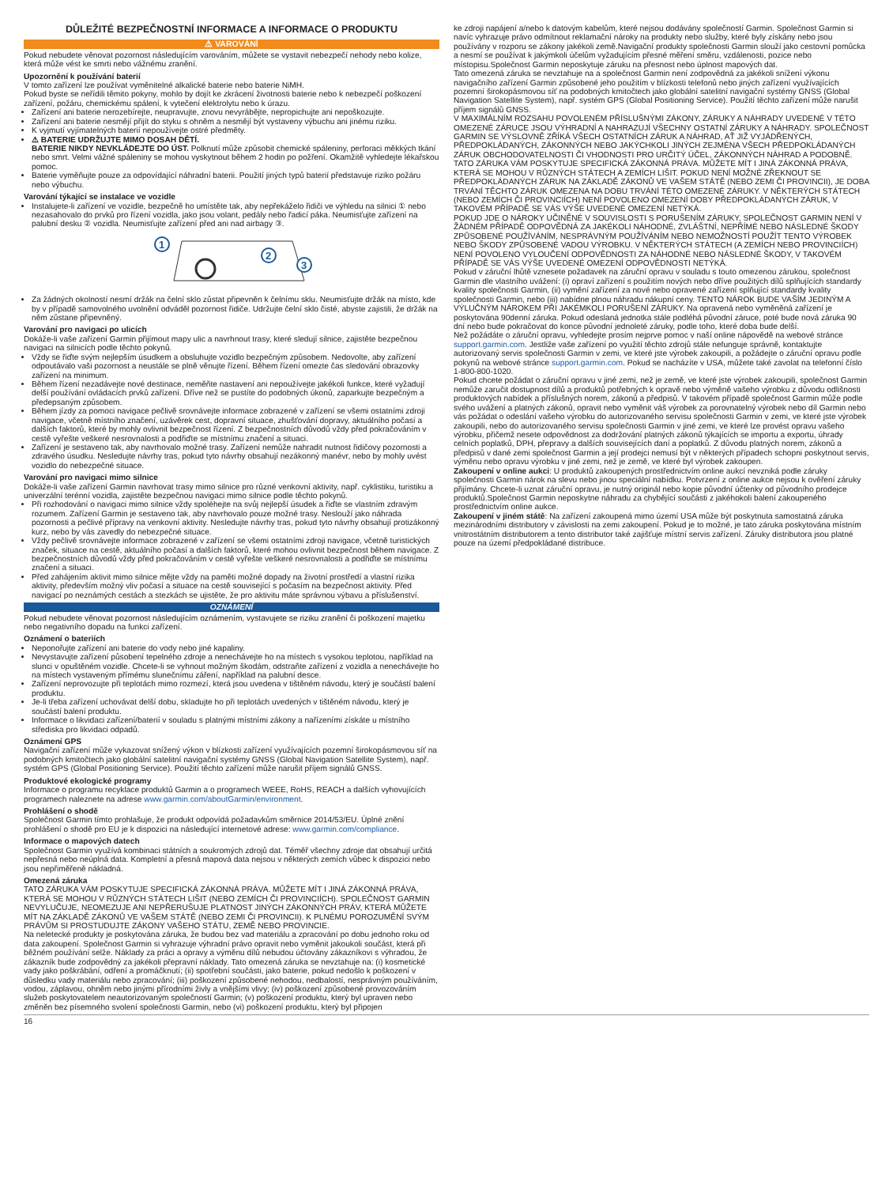DŮLEŽITÉ BEZPEČNOSTNÍ INFORMACE A INFORMACE O PRODUKTU
⚠ VAROVÁNÍ
Pokud nebudete věnovat pozornost následujícím varováním, můžete se vystavit nebezpečí nehody nebo kolize, která může vést ke smrti nebo vážnému zranění.
Upozornění k používání baterií
V tomto zařízení lze používat vyměnitelné alkalické baterie nebo baterie NiMH.
Pokud byste se neřídili těmito pokyny, mohlo by dojít ke zkrácení životnosti baterie nebo k nebezpečí poškození zařízení, požáru, chemickému spálení, k vytečení elektrolytu nebo k úrazu.
Zařízení ani baterie nerozebírejte, neupravujte, znovu nevyrábějte, nepropichujte ani nepoškozujte.
Zařízení ani baterie nesmějí přijít do styku s ohněm a nesmějí být vystaveny výbuchu ani jinému riziku.
K vyjmutí vyjímatelných baterií nepoužívejte ostré předměty.
⚠ BATERIE UDRŽUJTE MIMO DOSAH DĚTÍ.
BATERIE NIKDY NEVKLÁDEJTE DO ÚST. Polknutí může způsobit chemické spáleniny, perforaci měkkých tkání nebo smrt. Velmi vážné spáleniny se mohou vyskytnout během 2 hodin po požření. Okamžitě vyhledejte lékařskou pomoc.
Baterie vyměňujte pouze za odpovídající náhradní baterii. Použití jiných typů baterií představuje riziko požáru nebo výbuchu.
Varování týkající se instalace ve vozidle
Instalujete-li zařízení ve vozidle, bezpečně ho umístěte tak, aby nepřekáželo řidiči ve výhledu na silnici ① nebo nezasahovalo do prvků pro řízení vozidla, jako jsou volant, pedály nebo řadicí páka. Neumisťujte zařízení na palubní desku ② vozidla. Neumisťujte zařízení před ani nad airbagy ③.
1
2
3
Za žádných okolností nesmí držák na čelní sklo zůstat připevněn k čelnímu sklu. Neumisťujte držák na místo, kde by v případě samovolného uvolnění odváděl pozornost řidiče. Udržujte čelní sklo čisté, abyste zajistili, že držák na něm zůstane připevněný.
Varování pro navigaci po ulicích
Dokáže-li vaše zařízení Garmin přijímout mapy ulic a navrhnout trasy, které sledují silnice, zajistěte bezpečnou navigaci na silnicích podle těchto pokynů.
Vždy se řiďte svým nejlepším úsudkem a obsluhujte vozidlo bezpečným způsobem. Nedovolte, aby zařízení odpoutávalo vaši pozornost a neustále se plně věnujte řízení. Během řízení omezte čas sledování obrazovky zařízení na minimum.
Během řízení nezadávejte nové destinace, neměňte nastavení ani nepoužívejte jakékoli funkce, které vyžadují delší používání ovládacích prvků zařízení. Dříve než se pustíte do podobných úkonů, zaparkujte bezpečným a předepsaným způsobem.
Během jízdy za pomoci navigace pečlivě srovnávejte informace zobrazené v zařízení se všemi ostatními zdroji navigace, včetně místního značení, uzávěrek cest, dopravní situace, zhušťování dopravy, aktuálního počasí a dalších faktorů, které by mohly ovlivnit bezpečnost řízení. Z bezpečnostních důvodů vždy před pokračováním v cestě vyřešte veškeré nesrovnalosti a podřiďte se místnímu značení a situaci.
Zařízení je sestaveno tak, aby navrhovalo možné trasy. Zařízení nemůže nahradit nutnost řidičovy pozornosti a zdravého úsudku. Nesledujte návrhy tras, pokud tyto návrhy obsahují nezákonný manévr, nebo by mohly uvést vozidlo do nebezpečné situace.
Varování pro navigaci mimo silnice
Dokáže-li vaše zařízení Garmin navrhovat trasy mimo silnice pro různé venkovní aktivity, např. cyklistiku, turistiku a univerzální terénní vozidla, zajistěte bezpečnou navigaci mimo silnice podle těchto pokynů.
Při rozhodování o navigaci mimo silnice vždy spoléhejte na svůj nejlepší úsudek a řiďte se vlastním zdravým rozumem. Zařízení Garmin je sestaveno tak, aby navrhovalo pouze možné trasy. Neslouží jako náhrada pozornosti a pečlivé přípravy na venkovní aktivity. Nesledujte návrhy tras, pokud tyto návrhy obsahují protizákonný kurz, nebo by vás zavedly do nebezpečné situace.
Vždy pečlivě srovnávejte informace zobrazené v zařízení se všemi ostatními zdroji navigace, včetně turistických značek, situace na cestě, aktuálního počasí a dalších faktorů, které mohou ovlivnit bezpečnost během navigace. Z bezpečnostních důvodů vždy před pokračováním v cestě vyřešte veškeré nesrovnalosti a podřiďte se místnímu značení a situaci.
Před zahájením aktivit mimo silnice mějte vždy na paměti možné dopady na životní prostředí a vlastní rizika aktivity, především možný vliv počasí a situace na cestě související s počasím na bezpečnost aktivity. Před navigací po neznámých cestách a stezkách se ujistěte, že pro aktivitu máte správnou výbavu a příslušenství.
OZNÁMENÍ
Pokud nebudete věnovat pozornost následujícím oznámením, vystavujete se riziku zranění či poškození majetku nebo negativního dopadu na funkci zařízení.
Oznámení o bateriích
Neponořujte zařízení ani baterie do vody nebo jiné kapaliny.
Nevystavujte zařízení působení tepelného zdroje a nenechávejte ho na místech s vysokou teplotou, například na slunci v opuštěném vozidle. Chcete-li se vyhnout možným škodám, odstraňte zařízení z vozidla a nenechávejte ho na místech vystaveným přímému slunečnímu záření, například na palubní desce.
Zařízení neprovozujte při teplotách mimo rozmezí, která jsou uvedena v tištěném návodu, který je součástí balení produktu.
Je-li třeba zařízení uchovávat delší dobu, skladujte ho při teplotách uvedených v tištěném návodu, který je součástí balení produktu.
Informace o likvidaci zařízení/baterií v souladu s platnými místními zákony a nařízeními získáte u místního střediska pro likvidaci odpadů.
Oznámení GPS
Navigační zařízení může vykazovat snížený výkon v blízkosti zařízení využívajících pozemní širokopásmovou síť na podobných kmitočtech jako globální satelitní navigační systémy GNSS (Global Navigation Satellite System), např. systém GPS (Global Positioning Service). Použití těchto zařízení může narušit příjem signálů GNSS.
Produktové ekologické programy
Informace o programu recyklace produktů Garmin a o programech WEEE, RoHS, REACH a dalších vyhovujících programech naleznete na adrese www.garmin.com/aboutGarmin/environment.
Prohlášení o shodě
Společnost Garmin tímto prohlašuje, že produkt odpovídá požadavkům směrnice 2014/53/EU. Úplné znění prohlášení o shodě pro EU je k dispozici na následující internetové adrese: www.garmin.com/compliance.
Informace o mapových datech
Společnost Garmin využívá kombinaci státních a soukromých zdrojů dat. Téměř všechny zdroje dat obsahují určitá nepřesná nebo neúplná data. Kompletní a přesná mapová data nejsou v některých zemích vůbec k dispozici nebo jsou nepřiměřeně nákladná.
Omezená záruka
TATO ZÁRUKA VÁM POSKYTUJE SPECIFICKÁ ZÁKONNÁ PRÁVA. MŮŽETE MÍT I JINÁ ZÁKONNÁ PRÁVA, KTERÁ SE MOHOU V RŮZNÝCH STÁTECH LIŠIT (NEBO ZEMÍCH ČI PROVINCIÍCH). SPOLEČNOST GARMIN NEVYLUČUJE, NEOMEZUJE ANI NEPŘERUŠUJE PLATNOST JINÝCH ZÁKONNÝCH PRÁV, KTERÁ MŮŽETE MÍT NA ZÁKLADĚ ZÁKONŮ VE VAŠEM STÁTĚ (NEBO ZEMI ČI PROVINCII). K PLNÉMU POROZUMĚNÍ SVÝM PRÁVŮM SI PROSTUDUJTE ZÁKONY VAŠEHO STÁTU, ZEMĚ NEBO PROVINCIE.
Na neletecké produkty je poskytována záruka, že budou bez vad materiálu a zpracování po dobu jednoho roku od data zakoupení. Společnost Garmin si vyhrazuje výhradní právo opravit nebo vyměnit jakoukoli součást, která při běžném používání selže. Náklady za práci a opravy a výměnu dílů nebudou účtovány zákazníkovi s výhradou, že zákazník bude zodpovědný za jakékoli přepravní náklady. Tato omezená záruka se nevztahuje na: (i) kosmetické vady jako poškrábání, odření a promáčknutí; (ii) spotřební součásti, jako baterie, pokud nedošlo k poškození v důsledku vady materiálu nebo zpracování; (iii) poškození způsobené nehodou, nedbalostí, nesprávným používáním, vodou, záplavou, ohněm nebo jinými přírodními živly a vnějšími vlivy; (iv) poškození způsobené provozováním služeb poskytovatelem neautorizovaným společností Garmin; (v) poškození produktu, který byl upraven nebo změněn bez písemného svolení společnosti Garmin, nebo (vi) poškození produktu, který byl připojen
ke zdroji napájení a/nebo k datovým kabelům, které nejsou dodávány společností Garmin. Společnost Garmin si navíc vyhrazuje právo odmítnout reklamační nároky na produkty nebo služby, které byly získány nebo jsou používány v rozporu se zákony jakékoli země.Navigační produkty společnosti Garmin slouží jako cestovní pomůcka a nesmí se používat k jakýmkoli účelům vyžadujícím přesné měření směru, vzdálenosti, pozice nebo místopisu.Společnost Garmin neposkytuje záruku na přesnost nebo úplnost mapových dat.
Tato omezená záruka se nevztahuje na a společnost Garmin není zodpovědná za jakékoli snížení výkonu navigačního zařízení Garmin způsobené jeho použitím v blízkosti telefonů nebo jiných zařízení využívajících pozemní širokopásmovou síť na podobných kmitočtech jako globální satelitní navigační systémy GNSS (Global Navigation Satellite System), např. systém GPS (Global Positioning Service). Použití těchto zařízení může narušit příjem signálů GNSS.
V MAXIMÁLNÍM ROZSAHU POVOLENÉM PŘÍSLUŠNÝMI ZÁKONY, ZÁRUKY A NÁHRADY UVEDENÉ V TÉTO OMEZENÉ ZÁRUCE JSOU VÝHRADNÍ A NAHRAZUJÍ VŠECHNY OSTATNÍ ZÁRUKY A NÁHRADY. SPOLEČNOST GARMIN SE VÝSLOVNĚ ZŘÍKÁ VŠECH OSTATNÍCH ZÁRUK A NÁHRAD, AŤ JIŽ VYJÁDŘENÝCH, PŘEDPOKLÁDANÝCH, ZÁKONNÝCH NEBO JAKÝCHKOLI JINÝCH ZEJMÉNA VŠECH PŘEDPOKLÁDANÝCH ZÁRUK OBCHODOVATELNOSTI ČI VHODNOSTI PRO URČITÝ ÚČEL, ZÁKONNÝCH NÁHRAD A PODOBNĚ. TATO ZÁRUKA VÁM POSKYTUJE SPECIFICKÁ ZÁKONNÁ PRÁVA. MŮŽETE MÍT I JINÁ ZÁKONNÁ PRÁVA, KTERÁ SE MOHOU V RŮZNÝCH STÁTECH A ZEMÍCH LIŠIT. POKUD NENÍ MOŽNÉ ZŘEKNOUT SE PŘEDPOKLÁDANÝCH ZÁRUK NA ZÁKLADĚ ZÁKONŮ VE VAŠEM STÁTĚ (NEBO ZEMI ČI PROVINCII), JE DOBA TRVÁNÍ TĚCHTO ZÁRUK OMEZENA NA DOBU TRVÁNÍ TÉTO OMEZENÉ ZÁRUKY. V NĚKTERÝCH STÁTECH (NEBO ZEMÍCH ČI PROVINCIÍCH) NENÍ POVOLENO OMEZENÍ DOBY PŘEDPOKLÁDANÝCH ZÁRUK, V TAKOVÉM PŘÍPADĚ SE VÁS VÝŠE UVEDENÉ OMEZENÍ NETÝKÁ.
POKUD JDE O NÁROKY UČINĚNÉ V SOUVISLOSTI S PORUŠENÍM ZÁRUKY, SPOLEČNOST GARMIN NENÍ V ŽÁDNÉM PŘÍPADĚ ODPOVĚDNÁ ZA JAKÉKOLI NÁHODNÉ, ZVLÁŠTNÍ, NEPŘÍMÉ NEBO NÁSLEDNÉ ŠKODY ZPŮSOBENÉ POUŽÍVÁNÍM, NESPRÁVNÝM POUŽÍVÁNÍM NEBO NEMOŽNOSTÍ POUŽÍT TENTO VÝROBEK NEBO ŠKODY ZPŮSOBENÉ VADOU VÝROBKU. V NĚKTERÝCH STÁTECH (A ZEMÍCH NEBO PROVINCIÍCH) NENÍ POVOLENO VYLOUČENÍ ODPOVĚDNOSTI ZA NÁHODNÉ NEBO NÁSLEDNÉ ŠKODY, V TAKOVÉM PŘÍPADĚ SE VÁS VÝŠE UVEDENÉ OMEZENÍ ODPOVĚDNOSTI NETÝKÁ.
Pokud v záruční lhůtě vznesete požadavek na záruční opravu v souladu s touto omezenou zárukou, společnost Garmin dle vlastního uvážení: (i) opraví zařízení s použitím nových nebo dříve použitých dílů splňujících standardy kvality společnosti Garmin, (ii) vymění zařízení za nové nebo opravené zařízení splňující standardy kvality společnosti Garmin, nebo (iii) nabídne plnou náhradu nákupní ceny. TENTO NÁROK BUDE VAŠÍM JEDINÝM A VÝLUČNÝM NÁROKEM PŘI JAKÉMKOLI PORUŠENÍ ZÁRUKY. Na opravená nebo vyměněná zařízení je poskytována 90denní záruka. Pokud odeslaná jednotka stále podléhá původní záruce, poté bude nová záruka 90 dní nebo bude pokračovat do konce původní jednoleté záruky, podle toho, které doba bude delší.
Než požádáte o záruční opravu, vyhledejte prosím nejprve pomoc v naší online nápovědě na webové stránce support.garmin.com. Jestliže vaše zařízení po využití těchto zdrojů stále nefunguje správně, kontaktujte autorizovaný servis společnosti Garmin v zemi, ve které jste výrobek zakoupili, a požádejte o záruční opravu podle pokynů na webové stránce support.garmin.com. Pokud se nacházíte v USA, můžete také zavolat na telefonní číslo 1-800-800-1020.
Pokud chcete požádat o záruční opravu v jiné zemi, než je země, ve které jste výrobek zakoupili, společnost Garmin nemůže zaručit dostupnost dílů a produktů potřebných k opravě nebo výměně vašeho výrobku z důvodu odlišnosti produktových nabídek a příslušných norem, zákonů a předpisů. V takovém případě společnost Garmin může podle svého uvážení a platných zákonů, opravit nebo vyměnit váš výrobek za porovnatelný výrobek nebo díl Garmin nebo vás požádat o odeslání vašeho výrobku do autorizovaného servisu společnosti Garmin v zemi, ve které jste výrobek zakoupili, nebo do autorizovaného servisu společnosti Garmin v jiné zemi, ve které lze provést opravu vašeho výrobku, přičemž nesete odpovědnost za dodržování platných zákonů týkajících se importu a exportu, úhrady celních poplatků, DPH, přepravy a dalších souvisejících daní a poplatků. Z důvodu platných norem, zákonů a předpisů v dané zemi společnost Garmin a její prodejci nemusí být v některých případech schopni poskytnout servis, výměnu nebo opravu výrobku v jiné zemi, než je země, ve které byl výrobek zakoupen.
Zakoupení v online aukci: U produktů zakoupených prostřednictvím online aukcí nevzniká podle záruky společnosti Garmin nárok na slevu nebo jinou speciální nabídku. Potvrzení z online aukce nejsou k ověření záruky přijímány. Chcete-li uznat záruční opravu, je nutný originál nebo kopie původní účtenky od původního prodejce produktů.Společnost Garmin neposkytne náhradu za chybějící součásti z jakéhokoli balení zakoupeného prostřednictvím online aukce.
Zakoupení v jiném státě: Na zařízení zakoupená mimo území USA může být poskytnuta samostatná záruka mezinárodními distributory v závislosti na zemi zakoupení. Pokud je to možné, je tato záruka poskytována místním vnitrostátním distributorem a tento distributor také zajišťuje místní servis zařízení. Záruky distributora jsou platné pouze na území předpokládané distribuce.
16